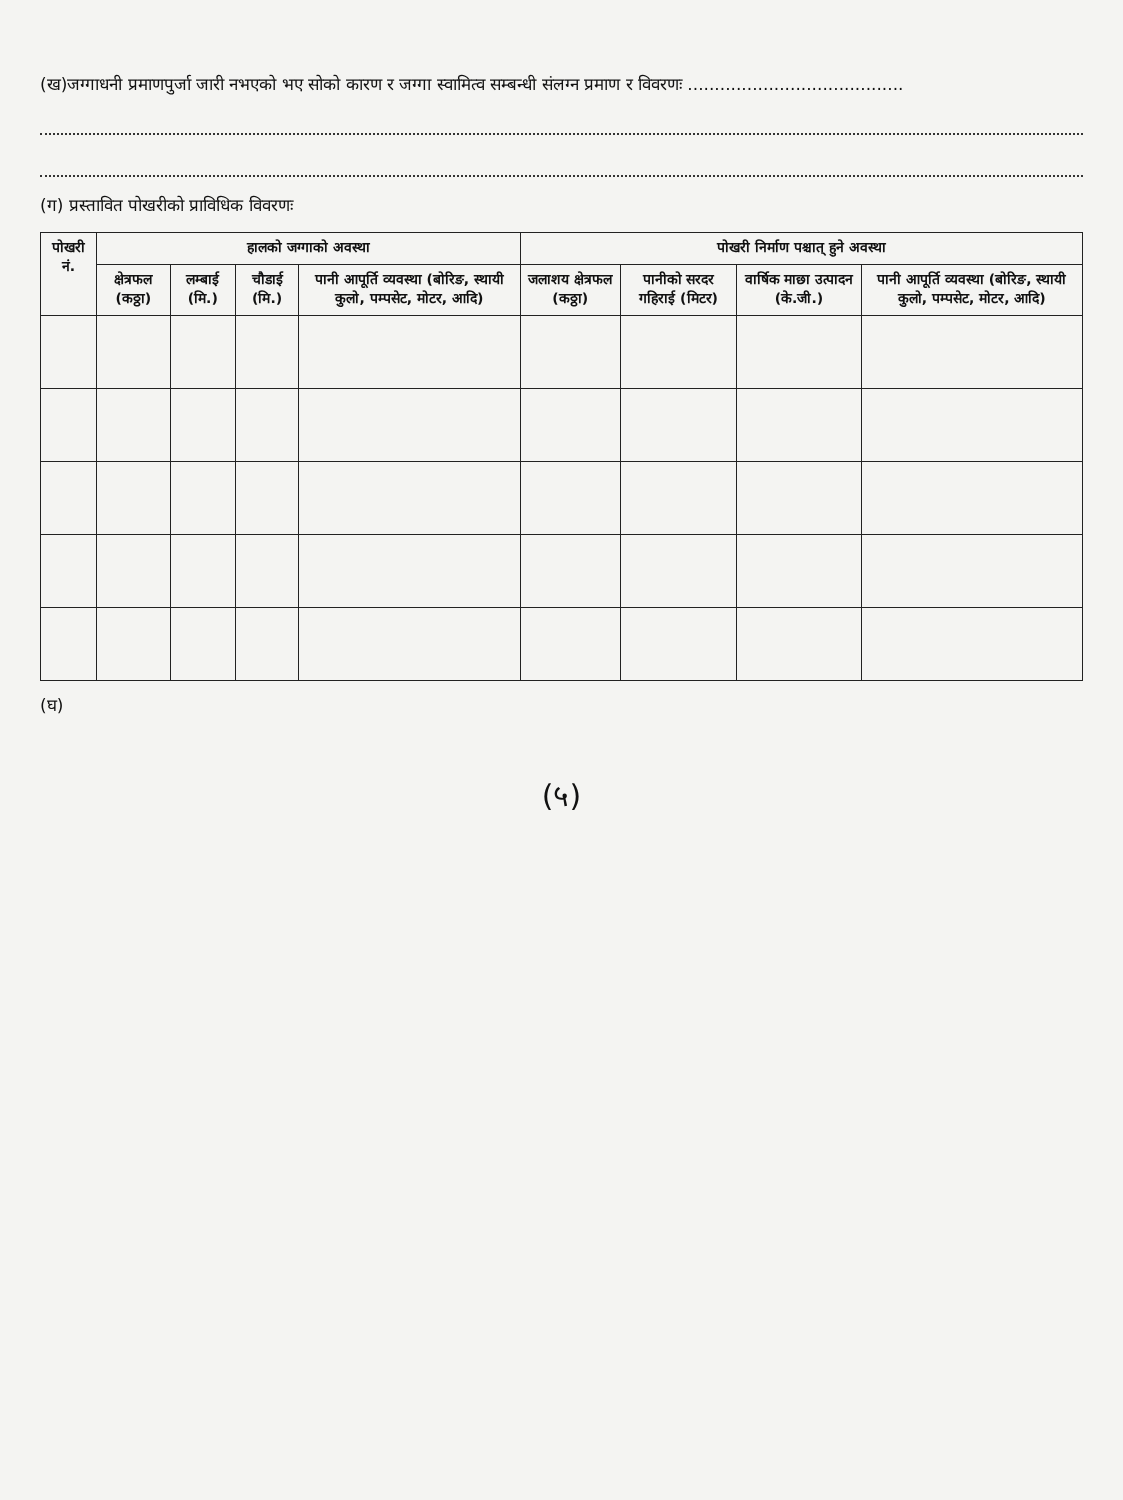(ख)जग्गाधनी प्रमाणपुर्जा जारी नभएको भए सोको कारण र जग्गा स्वामित्व सम्बन्धी संलग्न प्रमाण र विवरणः ........................................
(ग) प्रस्तावित पोखरीको प्राविधिक विवरणः
| पोखरी नं. | हालको जग्गाको अवस्था | | | | पोखरी निर्माण पश्चात् हुने अवस्था | | | |
| --- | --- | --- | --- | --- | --- | --- | --- | --- |
| | क्षेत्रफल (कठ्ठा) | लम्बाई (मि.) | चौडाई (मि.) | पानी आपूर्ति व्यवस्था (बोरिङ, स्थायी कुलो, पम्पसेट, मोटर, आदि) | जलाशय क्षेत्रफल (कठ्ठा) | पानीको सरदर गहिराई (मिटर) | वार्षिक माछा उत्पादन (के.जी.) | पानी आपूर्ति व्यवस्था (बोरिङ, स्थायी कुलो, पम्पसेट, मोटर, आदि) |
(घ)
(५)